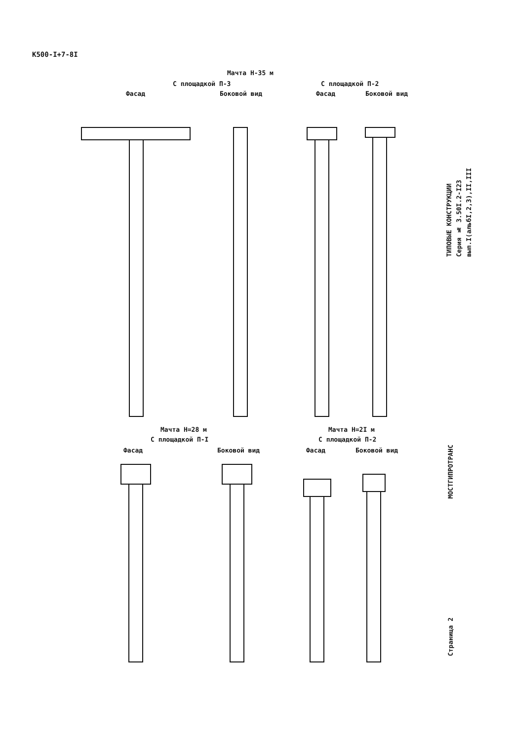К500-I+7-8I
Мачта Н-35 м
С площадкой П-3 С площадкой П-2
Фасад Боковой вид Фасад Боковой вид
Мачта Н=28 м
С площадкой П-I
Фасад Боковой вид
Мачта Н=2I м
С площадкой П-2
Фасад Боковой вид
ТИПОВЫЕ КОНСТРУКЦИИ
Серия № 3.50I.2-I23
вып.I(альбI,2,3),II,III
МОСТГИПРОТРАНС
Страница 2